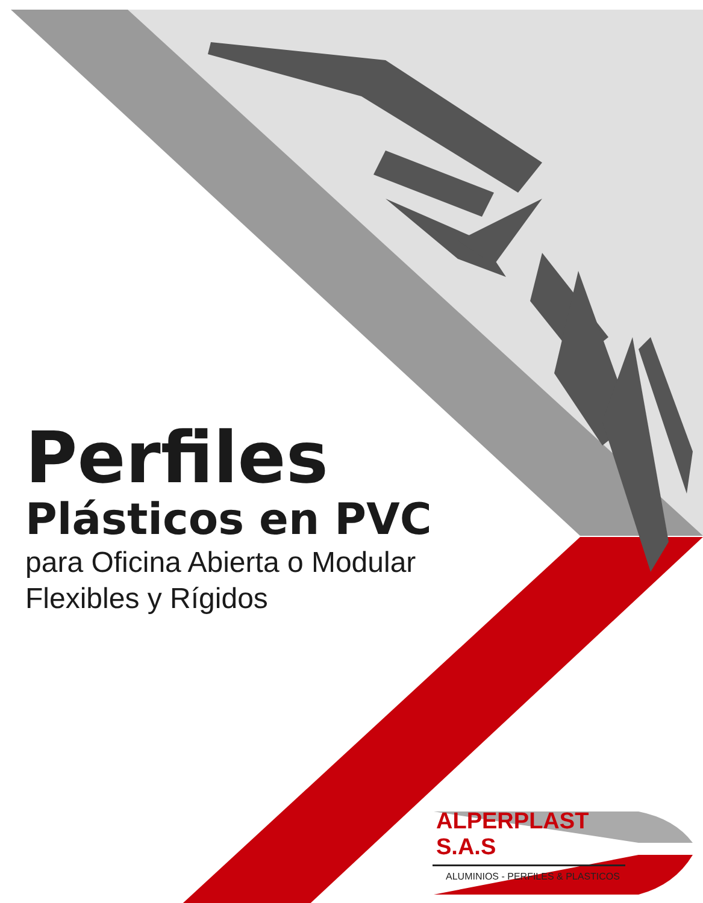Perfiles
Plásticos en PVC
para Oficina Abierta o Modular
Flexibles y Rígidos
ALPERPLAST S.A.S
ALUMINIOS - PERFILES & PLASTICOS